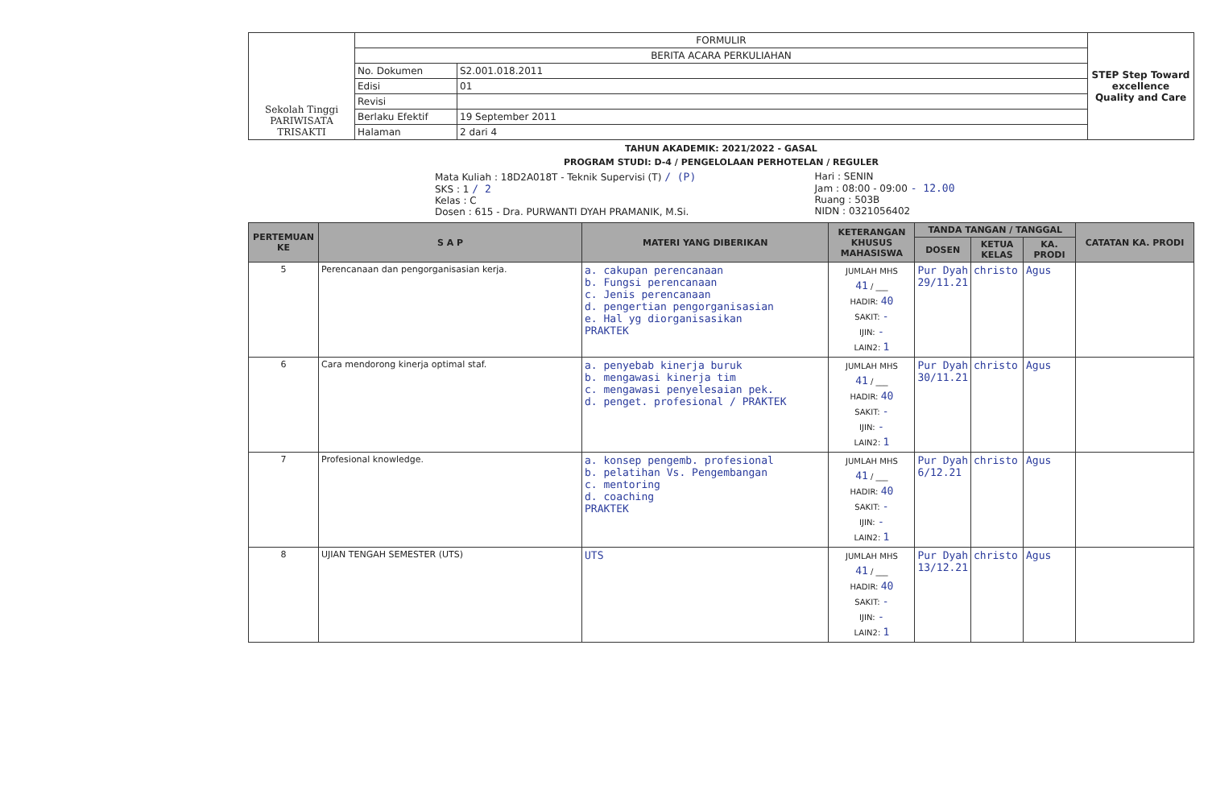| Sekolah Tinggi PARIWISATA TRISAKTI | FORMULIR | | STEP Step Toward excellence Quality and Care |
| | BERITA ACARA PERKULIAHAN | | |
| | No. Dokumen | S2.001.018.2011 | |
| | Edisi | 01 | |
| | Revisi | | |
| | Berlaku Efektif | 19 September 2011 | |
| | Halaman | 2 dari 4 | |
TAHUN AKADEMIK: 2021/2022 - GASAL
PROGRAM STUDI: D-4 / PENGELOLAAN PERHOTELAN / REGULER
Mata Kuliah : 18D2A018T - Teknik Supervisi (T) / (P)
SKS : 1 / 2
Kelas : C
Dosen : 615 - Dra. PURWANTI DYAH PRAMANIK, M.Si.
Hari : SENIN
Jam : 08:00 - 09:00 - 12.00
Ruang : 503B
NIDN : 0321056402
| PERTEMUAN KE | S A P | MATERI YANG DIBERIKAN | KETERANGAN KHUSUS MAHASISWA | TANDA TANGAN / TANGGAL | | | CATATAN KA. PRODI |
| --- | --- | --- | --- | --- | --- | --- | --- |
| | | | | DOSEN | KETUA KELAS | KA. PRODI | |
| 5 | Perencanaan dan pengorganisasian kerja. | a. cakupan perencanaan b. Fungsi perencanaan c. Jenis perencanaan d. pengertian pengorganisasian e. Hal yg diorganisasikan PRAKTEK | JUMLAH MHS 41 / ___ HADIR: 40 SAKIT: - IJIN: - LAIN2: 1 | Pur Dyah 29/11.21 | christo | Agus | |
| 6 | Cara mendorong kinerja optimal staf. | a. penyebab kinerja buruk b. mengawasi kinerja tim c. mengawasi penyelesaian pek. d. penget. profesional / PRAKTEK | JUMLAH MHS 41 / ___ HADIR: 40 SAKIT: - IJIN: - LAIN2: 1 | Pur Dyah 30/11.21 | christo | Agus | |
| 7 | Profesional knowledge. | a. konsep pengemb. profesional b. pelatihan Vs. Pengembangan c. mentoring d. coaching PRAKTEK | JUMLAH MHS 41 / ___ HADIR: 40 SAKIT: - IJIN: - LAIN2: 1 | Pur Dyah 6/12.21 | christo | Agus | |
| 8 | UJIAN TENGAH SEMESTER (UTS) | UTS | JUMLAH MHS 41 / ___ HADIR: 40 SAKIT: - IJIN: - LAIN2: 1 | Pur Dyah 13/12.21 | christo | Agus | |